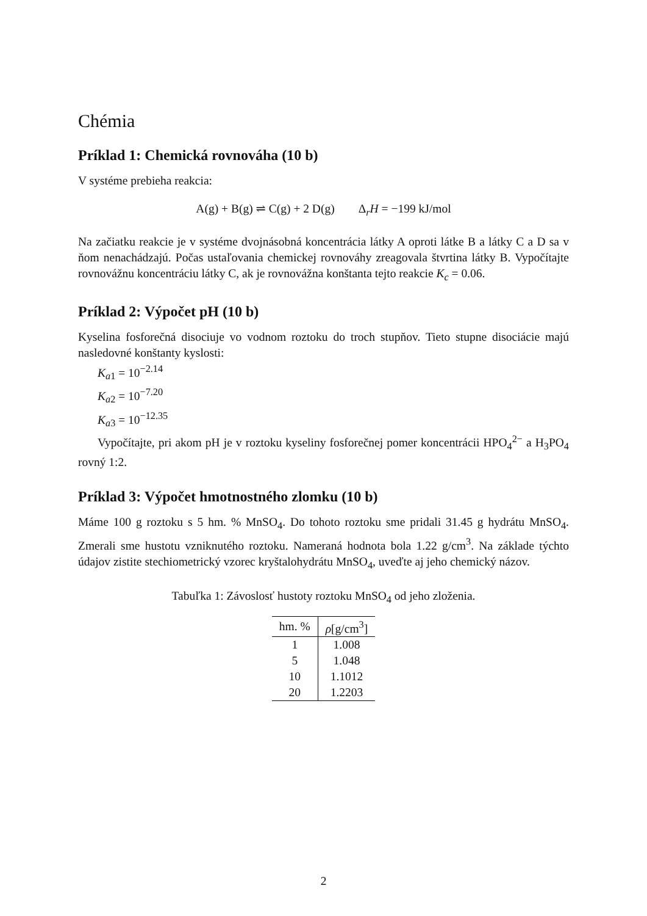Chémia
Príklad 1: Chemická rovnováha (10 b)
V systéme prebieha reakcia:
A(g) + B(g) ⇌ C(g) + 2 D(g) Δ<sub>r</sub>H = −199 kJ/mol
Na začiatku reakcie je v systéme dvojnásobná koncentrácia látky A oproti látke B a látky C a D sa v ňom nenachádzajú. Počas ustaľovania chemickej rovnováhy zreagovala štvrtina látky B. Vypočítajte rovnovážnu koncentráciu látky C, ak je rovnovážna konštanta tejto reakcie K<sub>c</sub> = 0.06.
Príklad 2: Výpočet pH (10 b)
Kyselina fosforečná disociuje vo vodnom roztoku do troch stupňov. Tieto stupne disociácie majú nasledovné konštanty kyslosti:
K<sub>a1</sub> = 10<sup>−2.14</sup>
K<sub>a2</sub> = 10<sup>−7.20</sup>
K<sub>a3</sub> = 10<sup>−12.35</sup>
Vypočítajte, pri akom pH je v roztoku kyseliny fosforečnej pomer koncentrácii HPO<sub>4</sub><sup>2−</sup> a H<sub>3</sub>PO<sub>4</sub> rovný 1:2.
Príklad 3: Výpočet hmotnostného zlomku (10 b)
Máme 100 g roztoku s 5 hm. % MnSO<sub>4</sub>. Do tohoto roztoku sme pridali 31.45 g hydrátu MnSO<sub>4</sub>. Zmerali sme hustotu vzniknutého roztoku. Nameraná hodnota bola 1.22 g/cm<sup>3</sup>. Na základe týchto údajov zistite stechiometrický vzorec kryštalohydrátu MnSO<sub>4</sub>, uveďte aj jeho chemický názov.
Tabuľka 1: Závoslosť hustoty roztoku MnSO<sub>4</sub> od jeho zloženia.
| hm. % | ρ [g/cm<sup>3</sup>] |
| --- | --- |
| 1 | 1.008 |
| 5 | 1.048 |
| 10 | 1.1012 |
| 20 | 1.2203 |
2